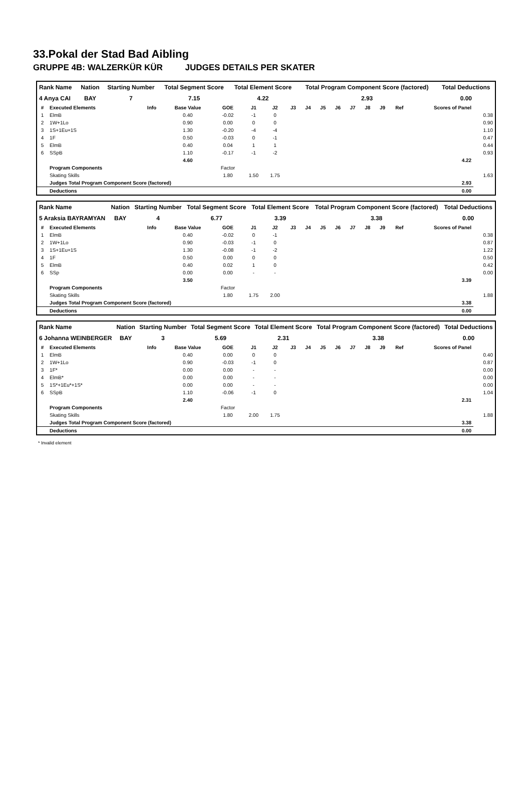33.Pokal der Stad Bad Aibling
GRUPPE 4B: WALZERKÜR KÜR JUDGES DETAILS PER SKATER
| Rank Name | Nation | Starting Number | Total Segment Score | Total Element Score | Total Program Component Score (factored) | Total Deductions |
| --- | --- | --- | --- | --- | --- | --- |
| 4 Anya CAI | BAY | 7 | 7.15 | 4.22 | 2.93 | 0.00 |
| # | Executed Elements | Info | Base Value | GOE | J1 | J2 | J3 | J4 | J5 | J6 | J7 | J8 | J9 | Ref | Scores of Panel | |
| --- | --- | --- | --- | --- | --- | --- | --- | --- | --- | --- | --- | --- | --- | --- | --- | --- |
| 1 | ElmB | | 0.40 | -0.02 | -1 | 0 | | | | | | | | | | 0.38 |
| 2 | 1W+1Lo | | 0.90 | 0.00 | 0 | 0 | | | | | | | | | | 0.90 |
| 3 | 1S+1Eu+1S | | 1.30 | -0.20 | -4 | -4 | | | | | | | | | | 1.10 |
| 4 | 1F | | 0.50 | -0.03 | 0 | -1 | | | | | | | | | | 0.47 |
| 5 | ElmB | | 0.40 | 0.04 | 1 | 1 | | | | | | | | | | 0.44 |
| 6 | SSpB | | 1.10 | -0.17 | -1 | -2 | | | | | | | | | | 0.93 |
| | | | 4.60 | | | | | | | | | | | | 4.22 | |
| | Program Components | | | Factor | | | | | | | | | | | | |
| | Skating Skills | | | 1.80 | 1.50 | 1.75 | | | | | | | | | | 1.63 |
| | Judges Total Program Component Score (factored) | | | | | | | | | | | | | | 2.93 | |
| | Deductions | | | | | | | | | | | | | | 0.00 | |
| Rank Name | Nation | Starting Number | Total Segment Score | Total Element Score | Total Program Component Score (factored) | Total Deductions |
| --- | --- | --- | --- | --- | --- | --- |
| 5 Araksia BAYRAMYAN | BAY | 4 | 6.77 | 3.39 | 3.38 | 0.00 |
| # | Executed Elements | Info | Base Value | GOE | J1 | J2 | J3 | J4 | J5 | J6 | J7 | J8 | J9 | Ref | Scores of Panel | |
| --- | --- | --- | --- | --- | --- | --- | --- | --- | --- | --- | --- | --- | --- | --- | --- | --- |
| 1 | ElmB | | 0.40 | -0.02 | 0 | -1 | | | | | | | | | | 0.38 |
| 2 | 1W+1Lo | | 0.90 | -0.03 | -1 | 0 | | | | | | | | | | 0.87 |
| 3 | 1S+1Eu+1S | | 1.30 | -0.08 | -1 | -2 | | | | | | | | | | 1.22 |
| 4 | 1F | | 0.50 | 0.00 | 0 | 0 | | | | | | | | | | 0.50 |
| 5 | ElmB | | 0.40 | 0.02 | 1 | 0 | | | | | | | | | | 0.42 |
| 6 | SSp | | 0.00 | 0.00 | - | - | | | | | | | | | | 0.00 |
| | | | 3.50 | | | | | | | | | | | | 3.39 | |
| | Program Components | | | Factor | | | | | | | | | | | | |
| | Skating Skills | | | 1.80 | 1.75 | 2.00 | | | | | | | | | | 1.88 |
| | Judges Total Program Component Score (factored) | | | | | | | | | | | | | | 3.38 | |
| | Deductions | | | | | | | | | | | | | | 0.00 | |
| Rank Name | Nation | Starting Number | Total Segment Score | Total Element Score | Total Program Component Score (factored) | Total Deductions |
| --- | --- | --- | --- | --- | --- | --- |
| 6 Johanna WEINBERGER | BAY | 3 | 5.69 | 2.31 | 3.38 | 0.00 |
| # | Executed Elements | Info | Base Value | GOE | J1 | J2 | J3 | J4 | J5 | J6 | J7 | J8 | J9 | Ref | Scores of Panel | |
| --- | --- | --- | --- | --- | --- | --- | --- | --- | --- | --- | --- | --- | --- | --- | --- | --- |
| 1 | ElmB | | 0.40 | 0.00 | 0 | 0 | | | | | | | | | | 0.40 |
| 2 | 1W+1Lo | | 0.90 | -0.03 | -1 | 0 | | | | | | | | | | 0.87 |
| 3 | 1F* | | 0.00 | 0.00 | - | - | | | | | | | | | | 0.00 |
| 4 | ElmB* | | 0.00 | 0.00 | - | - | | | | | | | | | | 0.00 |
| 5 | 1S*+1Eu*+1S* | | 0.00 | 0.00 | - | - | | | | | | | | | | 0.00 |
| 6 | SSpB | | 1.10 | -0.06 | -1 | 0 | | | | | | | | | | 1.04 |
| | | | 2.40 | | | | | | | | | | | | 2.31 | |
| | Program Components | | | Factor | | | | | | | | | | | | |
| | Skating Skills | | | 1.80 | 2.00 | 1.75 | | | | | | | | | | 1.88 |
| | Judges Total Program Component Score (factored) | | | | | | | | | | | | | | 3.38 | |
| | Deductions | | | | | | | | | | | | | | 0.00 | |
* Invalid element